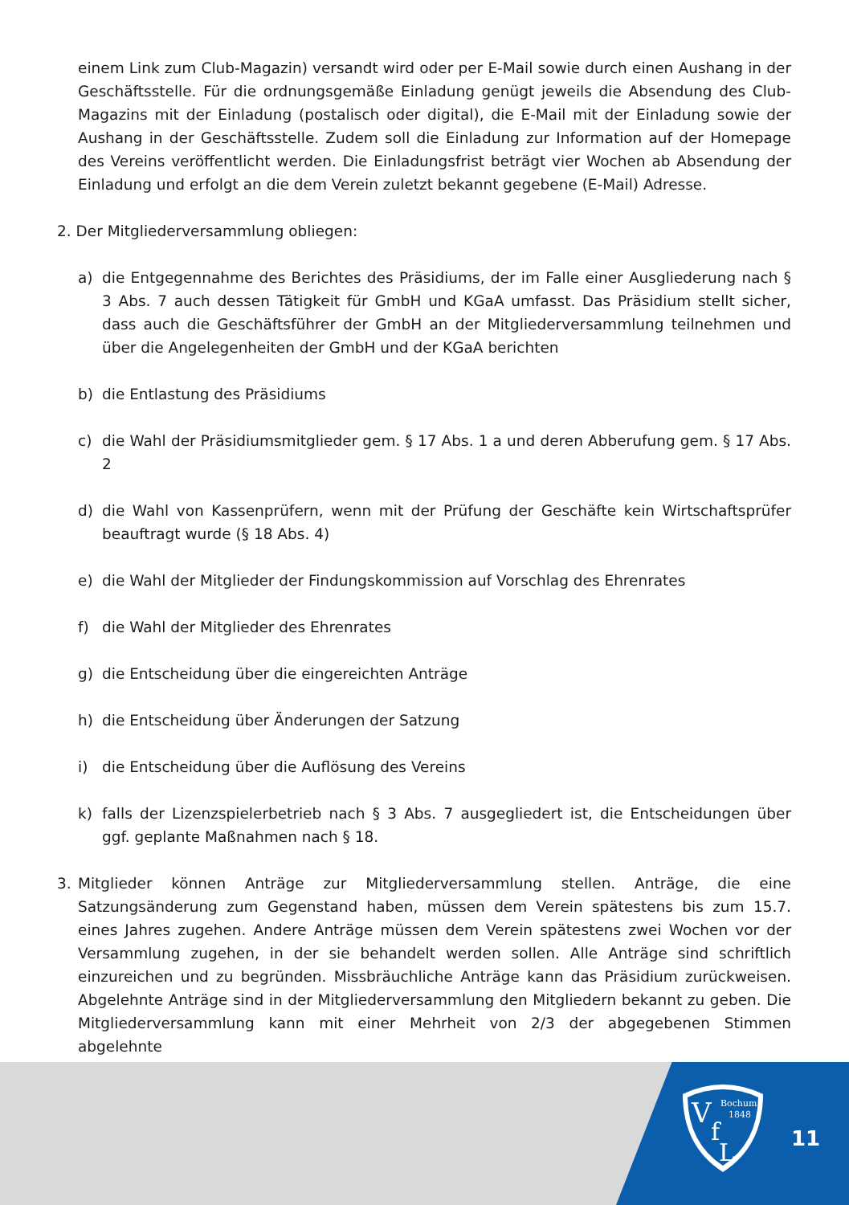einem Link zum Club-Magazin) versandt wird oder per E-Mail sowie durch einen Aushang in der Geschäftsstelle. Für die ordnungsgemäße Einladung genügt jeweils die Absendung des Club-Magazins mit der Einladung (postalisch oder digital), die E-Mail mit der Einladung sowie der Aushang in der Geschäftsstelle. Zudem soll die Einladung zur Information auf der Homepage des Vereins veröffentlicht werden. Die Einladungsfrist beträgt vier Wochen ab Absendung der Einladung und erfolgt an die dem Verein zuletzt bekannt gegebene (E-Mail) Adresse.
2. Der Mitgliederversammlung obliegen:
a) die Entgegennahme des Berichtes des Präsidiums, der im Falle einer Ausgliederung nach § 3 Abs. 7 auch dessen Tätigkeit für GmbH und KGaA umfasst. Das Präsidium stellt sicher, dass auch die Geschäftsführer der GmbH an der Mitgliederversammlung teilnehmen und über die Angelegenheiten der GmbH und der KGaA berichten
b) die Entlastung des Präsidiums
c) die Wahl der Präsidiumsmitglieder gem. § 17 Abs. 1 a und deren Abberufung gem. § 17 Abs. 2
d) die Wahl von Kassenprüfern, wenn mit der Prüfung der Geschäfte kein Wirtschaftsprüfer beauftragt wurde (§ 18 Abs. 4)
e) die Wahl der Mitglieder der Findungskommission auf Vorschlag des Ehrenrates
f) die Wahl der Mitglieder des Ehrenrates
g) die Entscheidung über die eingereichten Anträge
h) die Entscheidung über Änderungen der Satzung
i) die Entscheidung über die Auflösung des Vereins
k) falls der Lizenzspielerbetrieb nach § 3 Abs. 7 ausgegliedert ist, die Entscheidungen über ggf. geplante Maßnahmen nach § 18.
3. Mitglieder können Anträge zur Mitgliederversammlung stellen. Anträge, die eine Satzungsänderung zum Gegenstand haben, müssen dem Verein spätestens bis zum 15.7. eines Jahres zugehen. Andere Anträge müssen dem Verein spätestens zwei Wochen vor der Versammlung zugehen, in der sie behandelt werden sollen. Alle Anträge sind schriftlich einzureichen und zu begründen. Missbräuchliche Anträge kann das Präsidium zurückweisen. Abgelehnte Anträge sind in der Mitgliederversammlung den Mitgliedern bekannt zu geben. Die Mitgliederversammlung kann mit einer Mehrheit von 2/3 der abgegebenen Stimmen abgelehnte
V
f
L
Bochum
1848
11